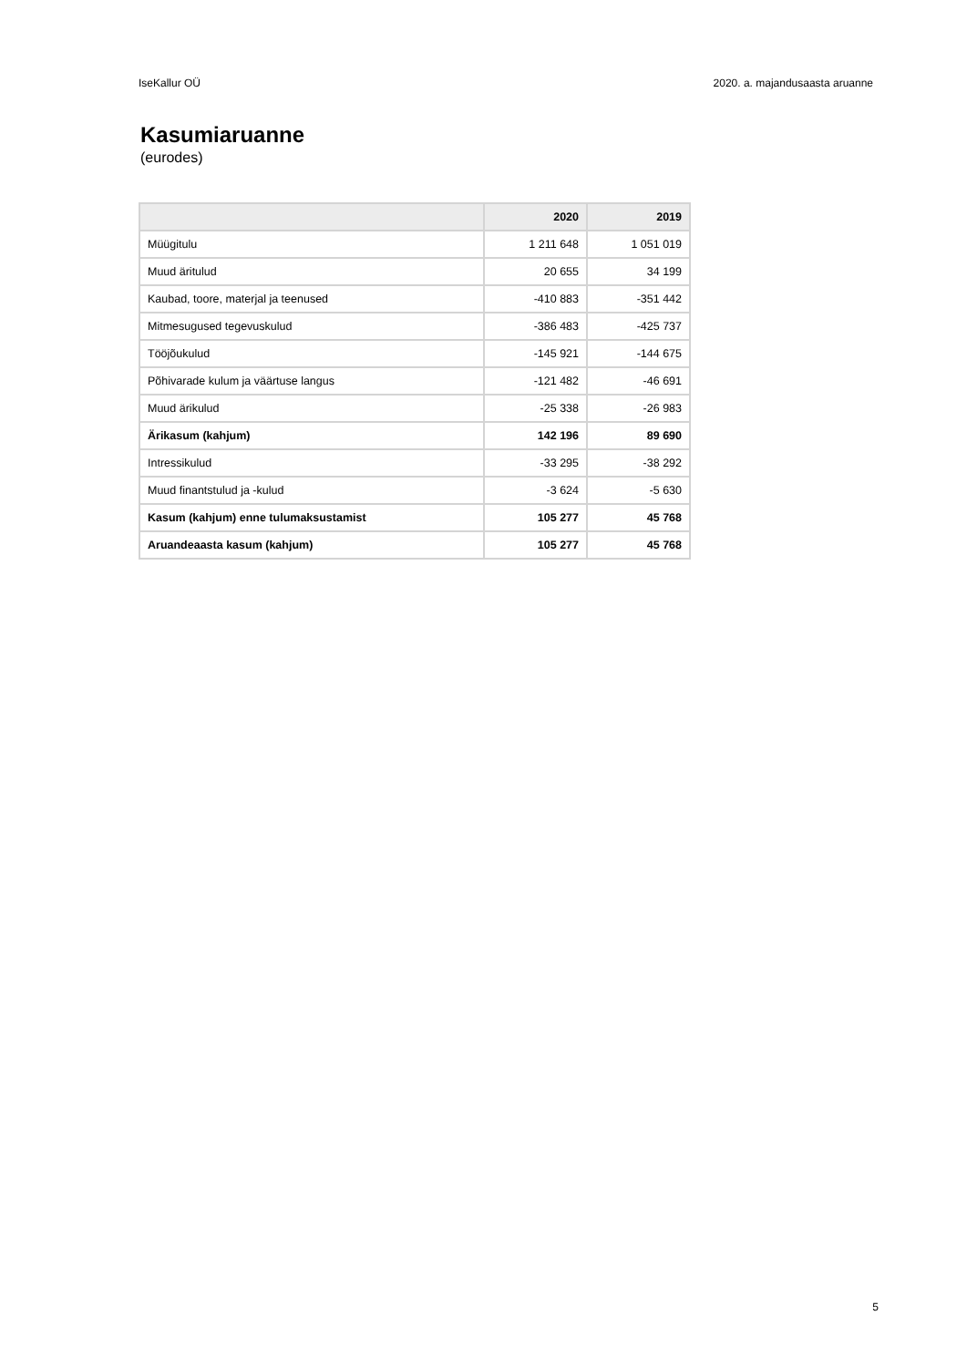IseKallur OÜ 2020. a. majandusaasta aruanne
Kasumiaruanne
(eurodes)
| | 2020 | 2019 |
| --- | --- | --- |
| Müügitulu | 1 211 648 | 1 051 019 |
| Muud äritulud | 20 655 | 34 199 |
| Kaubad, toore, materjal ja teenused | -410 883 | -351 442 |
| Mitmesugused tegevuskulud | -386 483 | -425 737 |
| Tööjõukulud | -145 921 | -144 675 |
| Põhivarade kulum ja väärtuse langus | -121 482 | -46 691 |
| Muud ärikulud | -25 338 | -26 983 |
| Ärikasum (kahjum) | 142 196 | 89 690 |
| Intressikulud | -33 295 | -38 292 |
| Muud finantstulud ja -kulud | -3 624 | -5 630 |
| Kasum (kahjum) enne tulumaksustamist | 105 277 | 45 768 |
| Aruandeaasta kasum (kahjum) | 105 277 | 45 768 |
5